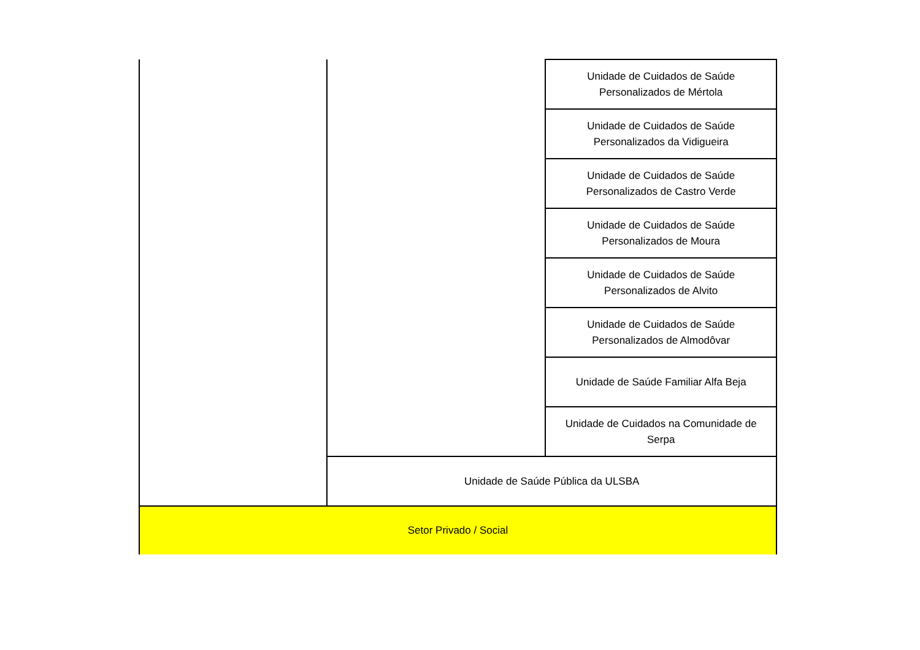| | | Unidade de Cuidados de Saúde Personalizados de Mértola |
| | | Unidade de Cuidados de Saúde Personalizados da Vidigueira |
| | | Unidade de Cuidados de Saúde Personalizados de Castro Verde |
| | | Unidade de Cuidados de Saúde Personalizados de Moura |
| | | Unidade de Cuidados de Saúde Personalizados de Alvito |
| | | Unidade de Cuidados de Saúde Personalizados de Almodôvar |
| | | Unidade de Saúde Familiar Alfa Beja |
| | | Unidade de Cuidados na Comunidade de Serpa |
| | Unidade de Saúde Pública da ULSBA | |
| Setor Privado / Social | | |